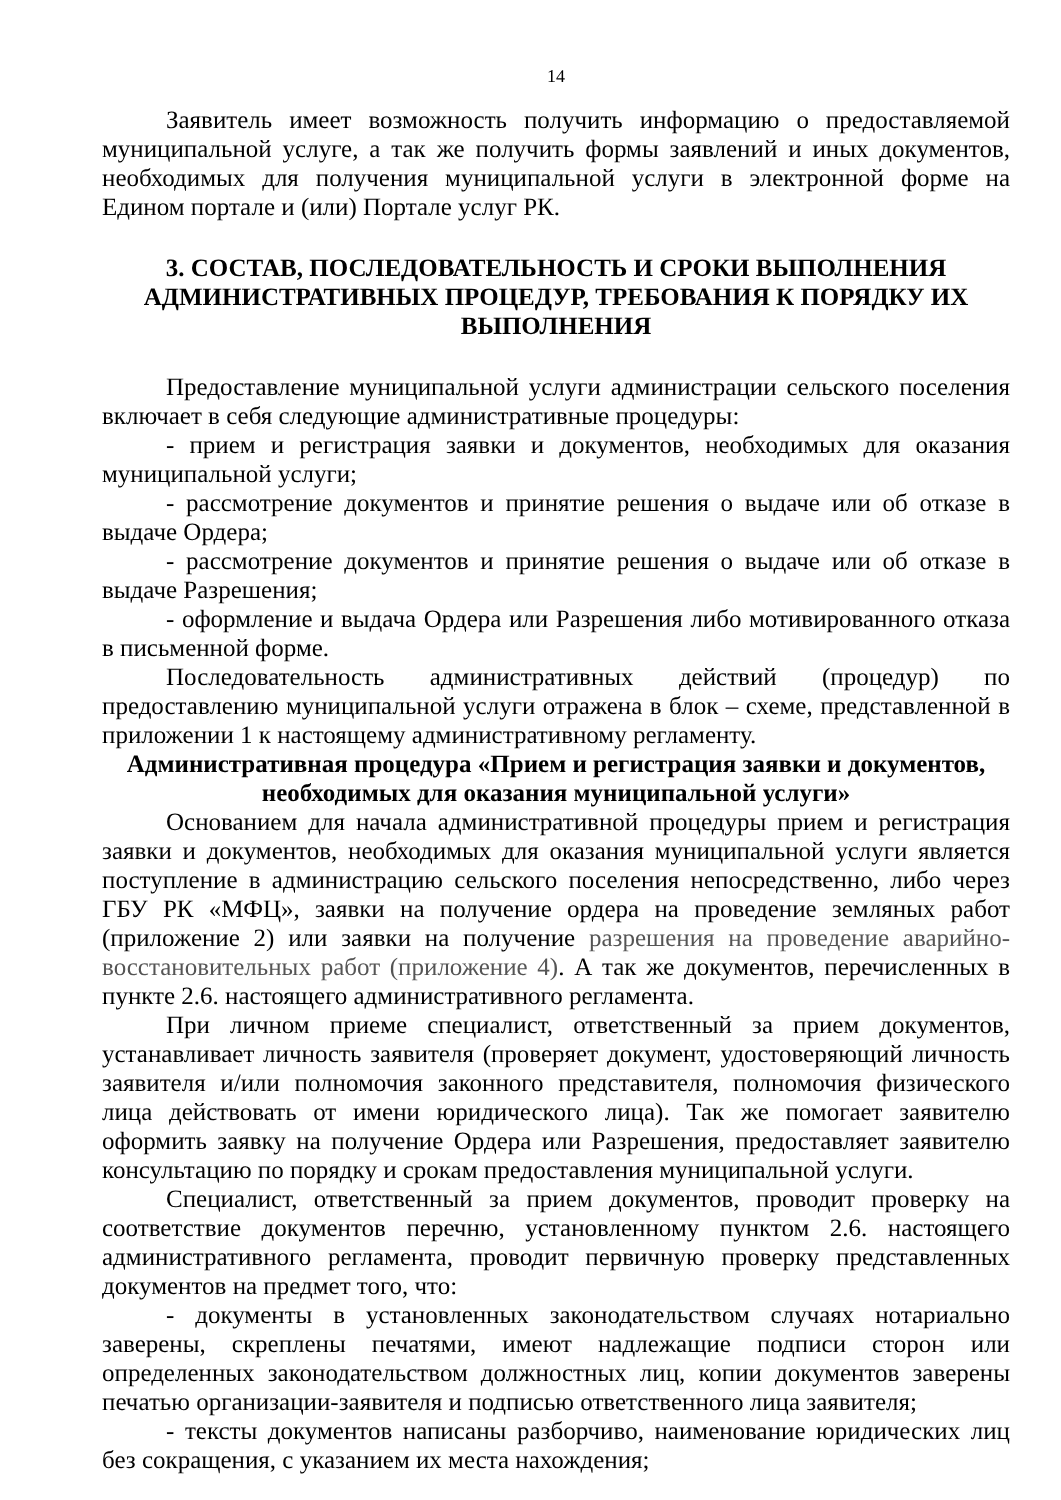14
Заявитель имеет возможность получить информацию о предоставляемой муниципальной услуге, а так же получить формы заявлений и иных документов, необходимых для получения муниципальной услуги в электронной форме на Едином портале и (или) Портале услуг РК.
3. СОСТАВ, ПОСЛЕДОВАТЕЛЬНОСТЬ И СРОКИ ВЫПОЛНЕНИЯ АДМИНИСТРАТИВНЫХ ПРОЦЕДУР, ТРЕБОВАНИЯ К ПОРЯДКУ ИХ ВЫПОЛНЕНИЯ
Предоставление муниципальной услуги администрации сельского поселения включает в себя следующие административные процедуры:
- прием и регистрация заявки и документов, необходимых для оказания муниципальной услуги;
- рассмотрение документов и принятие решения о выдаче или об отказе в выдаче Ордера;
- рассмотрение документов и принятие решения о выдаче или об отказе в выдаче Разрешения;
- оформление и выдача Ордера или Разрешения либо мотивированного отказа в письменной форме.
Последовательность административных действий (процедур) по предоставлению муниципальной услуги отражена в блок – схеме, представленной в приложении 1 к настоящему административному регламенту.
Административная процедура «Прием и регистрация заявки и документов, необходимых для оказания муниципальной услуги»
Основанием для начала административной процедуры прием и регистрация заявки и документов, необходимых для оказания муниципальной услуги является поступление в администрацию сельского поселения непосредственно, либо через ГБУ РК «МФЦ», заявки на получение ордера на проведение земляных работ (приложение 2) или заявки на получение разрешения на проведение аварийно-восстановительных работ (приложение 4). А так же документов, перечисленных в пункте 2.6. настоящего административного регламента.
При личном приеме специалист, ответственный за прием документов, устанавливает личность заявителя (проверяет документ, удостоверяющий личность заявителя и/или полномочия законного представителя, полномочия физического лица действовать от имени юридического лица). Так же помогает заявителю оформить заявку на получение Ордера или Разрешения, предоставляет заявителю консультацию по порядку и срокам предоставления муниципальной услуги.
Специалист, ответственный за прием документов, проводит проверку на соответствие документов перечню, установленному пунктом 2.6. настоящего административного регламента, проводит первичную проверку представленных документов на предмет того, что:
- документы в установленных законодательством случаях нотариально заверены, скреплены печатями, имеют надлежащие подписи сторон или определенных законодательством должностных лиц, копии документов заверены печатью организации-заявителя и подписью ответственного лица заявителя;
- тексты документов написаны разборчиво, наименование юридических лиц без сокращения, с указанием их места нахождения;